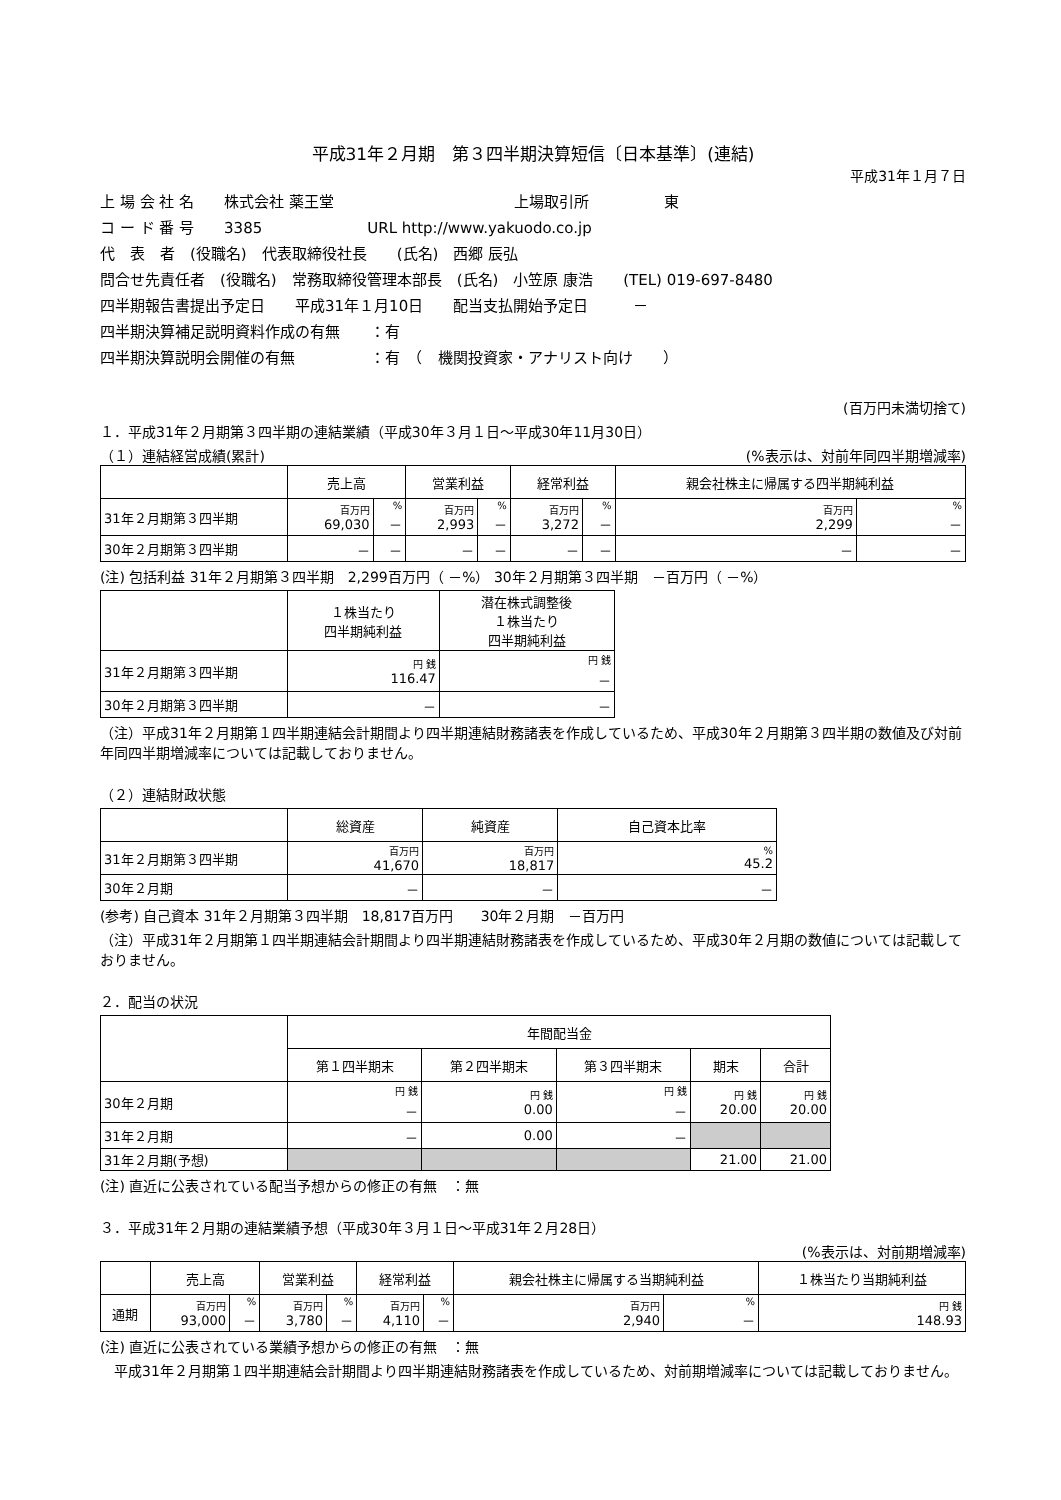平成31年２月期　第３四半期決算短信〔日本基準〕(連結)
平成31年１月７日
上 場 会 社 名　　株式会社 薬王堂　　　　　　　　　　　　上場取引所　　　　　東
コ ー ド 番 号　　3385　　　　　　　URL http://www.yakuodo.co.jp
代　表　者　(役職名)　代表取締役社長　　(氏名)　西郷 辰弘
問合せ先責任者　(役職名)　常務取締役管理本部長　(氏名)　小笠原 康浩　　(TEL) 019-697-8480
四半期報告書提出予定日　　平成31年１月10日　　配当支払開始予定日　　　－
四半期決算補足説明資料作成の有無　　：有
四半期決算説明会開催の有無　　　　　：有　（　機関投資家・アナリスト向け　　）
(百万円未満切捨て)
１．平成31年２月期第３四半期の連結業績（平成30年３月１日～平成30年11月30日）
（１）連結経営成績(累計) (%表示は、対前年同四半期増減率)
| | 売上高 | | 営業利益 | | 経常利益 | | 親会社株主に帰属する四半期純利益 | |
| --- | --- | --- | --- | --- | --- | --- | --- | --- |
| 31年２月期第３四半期 | 百万円 69,030 | % － | 百万円 2,993 | % － | 百万円 3,272 | % － | 百万円 2,299 | % － |
| 30年２月期第３四半期 | － | － | － | － | － | － | － | － |
(注) 包括利益 31年２月期第３四半期　2,299百万円（ －%） 30年２月期第３四半期　－百万円（ －%）
| | １株当たり 四半期純利益 | 潜在株式調整後 １株当たり 四半期純利益 |
| --- | --- | --- |
| 31年２月期第３四半期 | 円 銭 116.47 | 円 銭 － |
| 30年２月期第３四半期 | － | － |
（注）平成31年２月期第１四半期連結会計期間より四半期連結財務諸表を作成しているため、平成30年２月期第３四半期の数値及び対前年同四半期増減率については記載しておりません。
（２）連結財政状態
| | 総資産 | 純資産 | 自己資本比率 |
| --- | --- | --- | --- |
| 31年２月期第３四半期 | 百万円 41,670 | 百万円 18,817 | % 45.2 |
| 30年２月期 | － | － | － |
(参考) 自己資本 31年２月期第３四半期　18,817百万円　　30年２月期　－百万円
（注）平成31年２月期第１四半期連結会計期間より四半期連結財務諸表を作成しているため、平成30年２月期の数値については記載しておりません。
２．配当の状況
| | 年間配当金 | | | | |
| --- | --- | --- | --- | --- | --- |
| | 第１四半期末 | 第２四半期末 | 第３四半期末 | 期末 | 合計 |
| 30年２月期 | 円 銭 － | 円 銭 0.00 | 円 銭 － | 円 銭 20.00 | 円 銭 20.00 |
| 31年２月期 | － | 0.00 | － | | |
| 31年２月期(予想) | | | | 21.00 | 21.00 |
(注) 直近に公表されている配当予想からの修正の有無　：無
３．平成31年２月期の連結業績予想（平成30年３月１日～平成31年２月28日）
(%表示は、対前期増減率)
| | 売上高 | | 営業利益 | | 経常利益 | | 親会社株主に帰属する当期純利益 | | １株当たり当期純利益 |
| --- | --- | --- | --- | --- | --- | --- | --- | --- | --- |
| 通期 | 百万円 93,000 | % － | 百万円 3,780 | % － | 百万円 4,110 | % － | 百万円 2,940 | % － | 円 銭 148.93 |
(注) 直近に公表されている業績予想からの修正の有無　：無
　平成31年２月期第１四半期連結会計期間より四半期連結財務諸表を作成しているため、対前期増減率については記載しておりません。